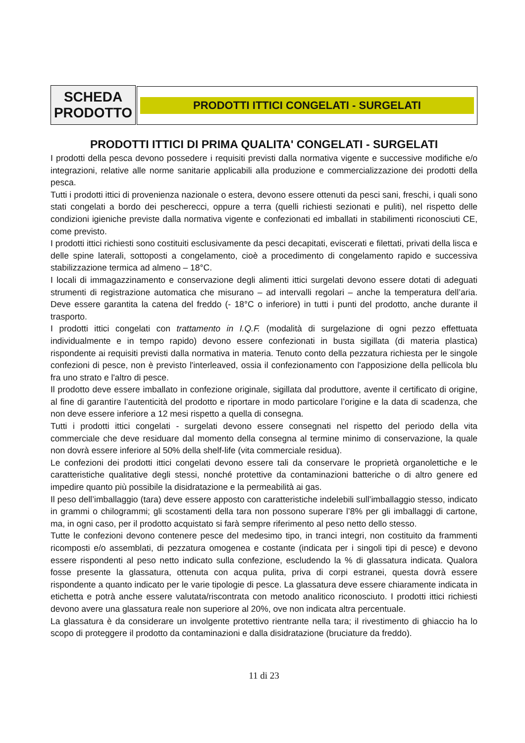SCHEDA
PRODOTTO
PRODOTTI ITTICI CONGELATI - SURGELATI
PRODOTTI ITTICI DI PRIMA QUALITA' CONGELATI - SURGELATI
I prodotti della pesca devono possedere i requisiti previsti dalla normativa vigente e successive modifiche e/o integrazioni, relative alle norme sanitarie applicabili alla produzione e commercializzazione dei prodotti della pesca.
Tutti i prodotti ittici di provenienza nazionale o estera, devono essere ottenuti da pesci sani, freschi, i quali sono stati congelati a bordo dei pescherecci, oppure a terra (quelli richiesti sezionati e puliti), nel rispetto delle condizioni igieniche previste dalla normativa vigente e confezionati ed imballati in stabilimenti riconosciuti CE, come previsto.
I prodotti ittici richiesti sono costituiti esclusivamente da pesci decapitati, eviscerati e filettati, privati della lisca e delle spine laterali, sottoposti a congelamento, cioè a procedimento di congelamento rapido e successiva stabilizzazione termica ad almeno – 18°C.
I locali di immagazzinamento e conservazione degli alimenti ittici surgelati devono essere dotati di adeguati strumenti di registrazione automatica che misurano – ad intervalli regolari – anche la temperatura dell’aria. Deve essere garantita la catena del freddo (- 18°C o inferiore) in tutti i punti del prodotto, anche durante il trasporto.
I prodotti ittici congelati con trattamento in I.Q.F. (modalità di surgelazione di ogni pezzo effettuata individualmente e in tempo rapido) devono essere confezionati in busta sigillata (di materia plastica) rispondente ai requisiti previsti dalla normativa in materia. Tenuto conto della pezzatura richiesta per le singole confezioni di pesce, non è previsto l'interleaved, ossia il confezionamento con l'apposizione della pellicola blu fra uno strato e l'altro di pesce.
Il prodotto deve essere imballato in confezione originale, sigillata dal produttore, avente il certificato di origine, al fine di garantire l’autenticità del prodotto e riportare in modo particolare l’origine e la data di scadenza, che non deve essere inferiore a 12 mesi rispetto a quella di consegna.
Tutti i prodotti ittici congelati - surgelati devono essere consegnati nel rispetto del periodo della vita commerciale che deve residuare dal momento della consegna al termine minimo di conservazione, la quale non dovrà essere inferiore al 50% della shelf-life (vita commerciale residua).
Le confezioni dei prodotti ittici congelati devono essere tali da conservare le proprietà organolettiche e le caratteristiche qualitative degli stessi, nonché protettive da contaminazioni batteriche o di altro genere ed impedire quanto più possibile la disidratazione e la permeabilità ai gas.
Il peso dell’imballaggio (tara) deve essere apposto con caratteristiche indelebili sull’imballaggio stesso, indicato in grammi o chilogrammi; gli scostamenti della tara non possono superare l’8% per gli imballaggi di cartone, ma, in ogni caso, per il prodotto acquistato si farà sempre riferimento al peso netto dello stesso.
Tutte le confezioni devono contenere pesce del medesimo tipo, in tranci integri, non costituito da frammenti ricomposti e/o assemblati, di pezzatura omogenea e costante (indicata per i singoli tipi di pesce) e devono essere rispondenti al peso netto indicato sulla confezione, escludendo la % di glassatura indicata. Qualora fosse presente la glassatura, ottenuta con acqua pulita, priva di corpi estranei, questa dovrà essere rispondente a quanto indicato per le varie tipologie di pesce. La glassatura deve essere chiaramente indicata in etichetta e potrà anche essere valutata/riscontrata con metodo analitico riconosciuto. I prodotti ittici richiesti devono avere una glassatura reale non superiore al 20%, ove non indicata altra percentuale.
La glassatura è da considerare un involgente protettivo rientrante nella tara; il rivestimento di ghiaccio ha lo scopo di proteggere il prodotto da contaminazioni e dalla disidratazione (bruciature da freddo).
11 di 23